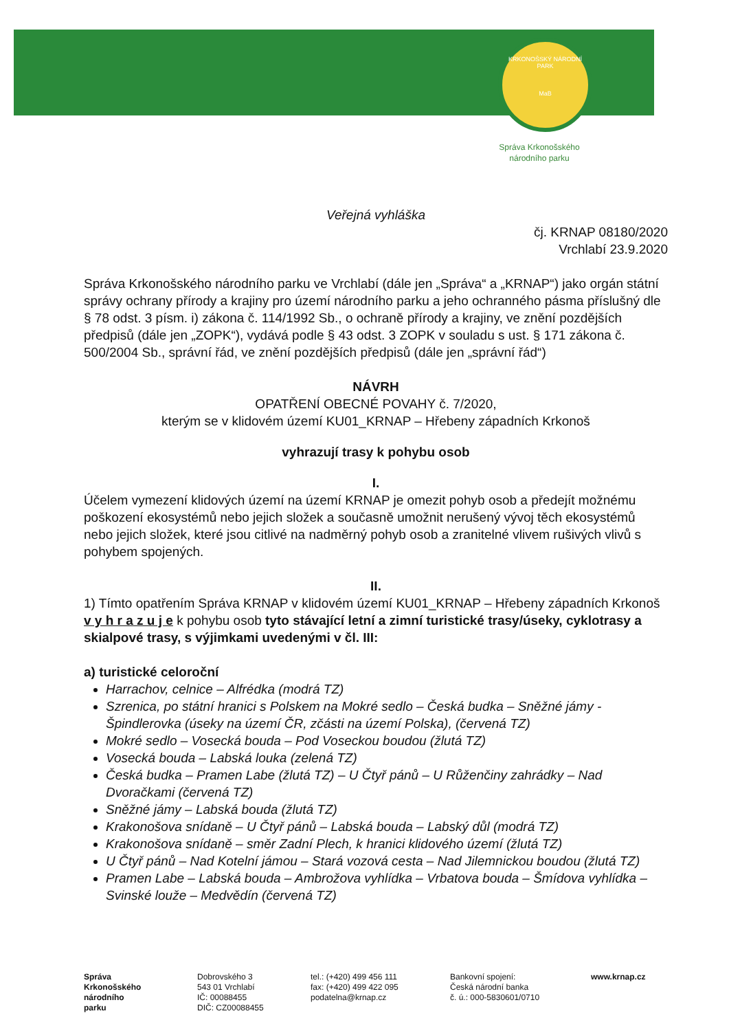KRKONOŠSKÝ NÁRODNÍ PARK
MaB
Správa Krkonošského
národního parku
Veřejná vyhláška
čj. KRNAP 08180/2020
Vrchlabí 23.9.2020
Správa Krkonošského národního parku ve Vrchlabí (dále jen „Správa“ a „KRNAP“) jako orgán státní správy ochrany přírody a krajiny pro území národního parku a jeho ochranného pásma příslušný dle § 78 odst. 3 písm. i) zákona č. 114/1992 Sb., o ochraně přírody a krajiny, ve znění pozdějších předpisů (dále jen „ZOPK“), vydává podle § 43 odst. 3 ZOPK v souladu s ust. § 171 zákona č. 500/2004 Sb., správní řád, ve znění pozdějších předpisů (dále jen „správní řád“)
NÁVRH
OPATŘENÍ OBECNÉ POVAHY č. 7/2020,
kterým se v klidovém území KU01_KRNAP – Hřebeny západních Krkonoš
vyhrazují trasy k pohybu osob
I.
Účelem vymezení klidových území na území KRNAP je omezit pohyb osob a předejít možnému poškození ekosystémů nebo jejich složek a současně umožnit nerušený vývoj těch ekosystémů nebo jejich složek, které jsou citlivé na nadměrný pohyb osob a zranitelné vlivem rušivých vlivů s pohybem spojených.
II.
1) Tímto opatřením Správa KRNAP v klidovém území KU01_KRNAP – Hřebeny západních Krkonoš v y h r a z u j e k pohybu osob tyto stávající letní a zimní turistické trasy/úseky, cyklotrasy a skialpové trasy, s výjimkami uvedenými v čl. III:
a) turistické celoroční
Harrachov, celnice – Alfrédka (modrá TZ)
Szrenica, po státní hranici s Polskem na Mokré sedlo – Česká budka – Sněžné jámy - Špindlerovka (úseky na území ČR, zčásti na území Polska), (červená TZ)
Mokré sedlo – Vosecká bouda – Pod Voseckou boudou (žlutá TZ)
Vosecká bouda – Labská louka (zelená TZ)
Česká budka – Pramen Labe (žlutá TZ) – U Čtyř pánů – U Růženčiny zahrádky – Nad Dvoračkami (červená TZ)
Sněžné jámy – Labská bouda (žlutá TZ)
Krakonošova snídaně – U Čtyř pánů – Labská bouda – Labský důl (modrá TZ)
Krakonošova snídaně – směr Zadní Plech, k hranici klidového území (žlutá TZ)
U Čtyř pánů – Nad Kotelní jámou – Stará vozová cesta – Nad Jilemnickou boudou (žlutá TZ)
Pramen Labe – Labská bouda – Ambrožova vyhlídka – Vrbatova bouda – Šmídova vyhlídka – Svinské louže – Medvědín (červená TZ)
Správa
Krkonošského
národního
parku
Dobrovského 3
543 01 Vrchlabí
IČ: 00088455
DIČ: CZ00088455
tel.: (+420) 499 456 111
fax: (+420) 499 422 095
podatelna@krnap.cz
Bankovní spojení:
Česká národní banka
č. ú.: 000-5830601/0710
www.krnap.cz